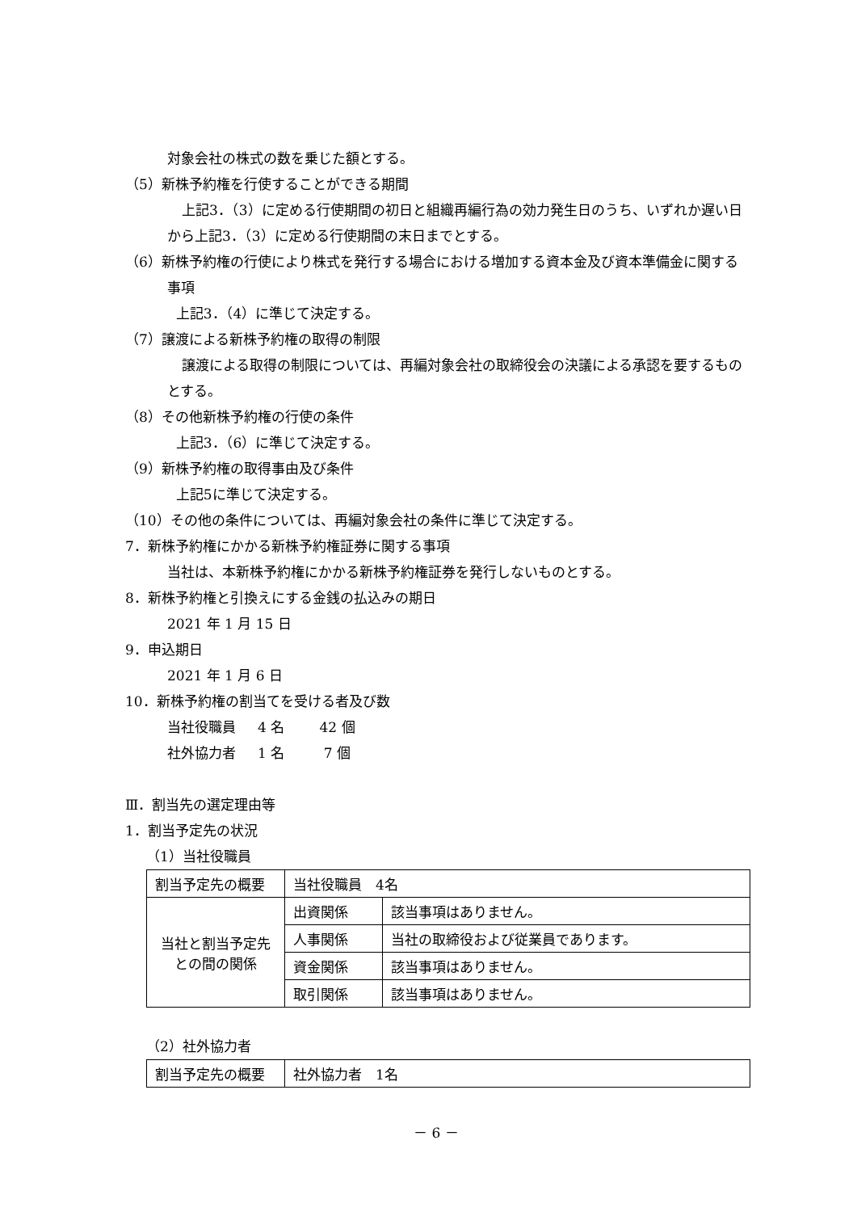対象会社の株式の数を乗じた額とする。
（5）新株予約権を行使することができる期間
上記3．（3）に定める行使期間の初日と組織再編行為の効力発生日のうち、いずれか遅い日から上記3．（3）に定める行使期間の末日までとする。
（6）新株予約権の行使により株式を発行する場合における増加する資本金及び資本準備金に関する事項
上記3．（4）に準じて決定する。
（7）譲渡による新株予約権の取得の制限
譲渡による取得の制限については、再編対象会社の取締役会の決議による承認を要するものとする。
（8）その他新株予約権の行使の条件
上記3．（6）に準じて決定する。
（9）新株予約権の取得事由及び条件
上記5に準じて決定する。
（10）その他の条件については、再編対象会社の条件に準じて決定する。
7．新株予約権にかかる新株予約権証券に関する事項
当社は、本新株予約権にかかる新株予約権証券を発行しないものとする。
8．新株予約権と引換えにする金銭の払込みの期日
2021 年 1 月 15 日
9．申込期日
2021 年 1 月 6 日
10．新株予約権の割当てを受ける者及び数
当社役職員 4 名 42 個
社外協力者 1 名 7 個
Ⅲ．割当先の選定理由等
1．割当予定先の状況
（1）当社役職員
| 割当予定先の概要 | 当社役職員 4名 | |
| 当社と割当予定先 との間の関係 | 出資関係 | 該当事項はありません。 |
| | 人事関係 | 当社の取締役および従業員であります。 |
| | 資金関係 | 該当事項はありません。 |
| | 取引関係 | 該当事項はありません。 |
（2）社外協力者
| 割当予定先の概要 | 社外協力者 1名 |
－ 6 －